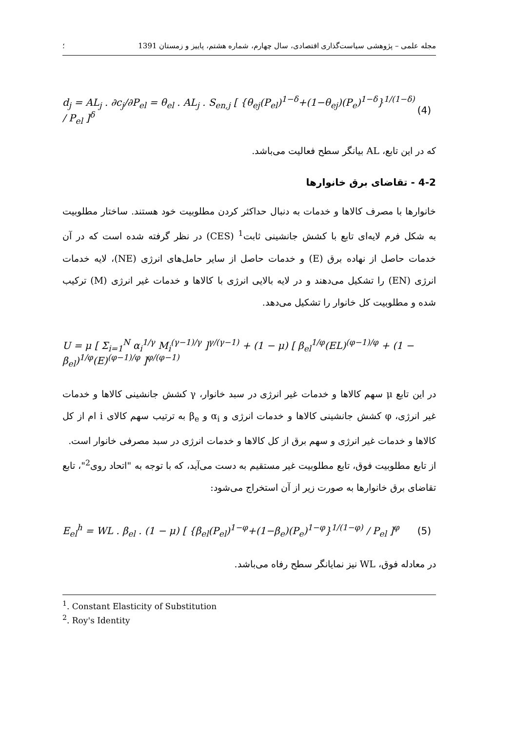مجله علمی – پژوهشی سیاست‌گذاری اقتصادی، سال چهارم، شماره هشتم، پاییز و زمستان 1391 ؛
d<sub>j</sub> = AL<sub>j</sub> . ∂c<sub>j</sub>/∂P<sub>el</sub> = θ<sub>el</sub> . AL<sub>j</sub> . S<sub>en,j</sub> [ {θ<sub>ej</sub>(P<sub>el</sub>)<sup>1−δ</sup>+(1−θ<sub>ej</sub>)(P<sub>e</sub>)<sup>1−δ</sup>}<sup>1/(1−δ)</sup> / P<sub>el</sub> ]<sup>δ</sup> (4)
که در این تابع، AL بیانگر سطح فعالیت می‌باشد.
4-2 - تقاضای برق خانوارها
خانوارها با مصرف کالاها و خدمات به دنبال حداکثر کردن مطلوبیت خود هستند. ساختار مطلوبیت به شکل فرم لایه‌ای تابع با کشش جانشینی ثابت<sup>1</sup> (CES) در نظر گرفته شده است که در آن خدمات حاصل از نهاده برق (E) و خدمات حاصل از سایر حامل‌های انرژی (NE)، لایه خدمات انرژی (EN) را تشکیل می‌دهند و در لایه بالایی انرژی با کالاها و خدمات غیر انرژی (M) ترکیب شده و مطلوبیت کل خانوار را تشکیل می‌دهد.
U = μ [ Σ<sub>i=1</sub><sup>N</sup> α<sub>i</sub><sup>1/γ</sup> M<sub>i</sub><sup>(γ−1)/γ</sup> ]<sup>γ/(γ−1)</sup> + (1 − μ) [ β<sub>el</sub><sup>1/φ</sup>(EL)<sup>(φ−1)/φ</sup> + (1 − β<sub>el</sub>)<sup>1/φ</sup>(E)<sup>(φ−1)/φ</sup> ]<sup>φ/(φ−1)</sup>
در این تابع μ سهم کالاها و خدمات غیر انرژی در سبد خانوار، γ کشش جانشینی کالاها و خدمات غیر انرژی، φ کشش جانشینی کالاها و خدمات انرژی و α<sub>i</sub> و β<sub>e</sub> به ترتیب سهم کالای i ام از کل کالاها و خدمات غیر انرژی و سهم برق از کل کالاها و خدمات انرژی در سبد مصرفی خانوار است.
از تابع مطلوبیت فوق، تابع مطلوبیت غیر مستقیم به دست می‌آید، که با توجه به "اتحاد روی<sup>2</sup>"، تابع تقاضای برق خانوارها به صورت زیر از آن استخراج می‌شود:
E<sub>el</sub><sup>h</sup> = WL . β<sub>el</sub> . (1 − μ) [ {β<sub>el</sub>(P<sub>el</sub>)<sup>1−φ</sup>+(1−β<sub>e</sub>)(P<sub>e</sub>)<sup>1−φ</sup>}<sup>1/(1−φ)</sup> / P<sub>el</sub> ]<sup>φ</sup> (5)
در معادله فوق، WL نیز نمایانگر سطح رفاه می‌باشد.
<sup>1</sup>. Constant Elasticity of Substitution
<sup>2</sup>. Roy's Identity